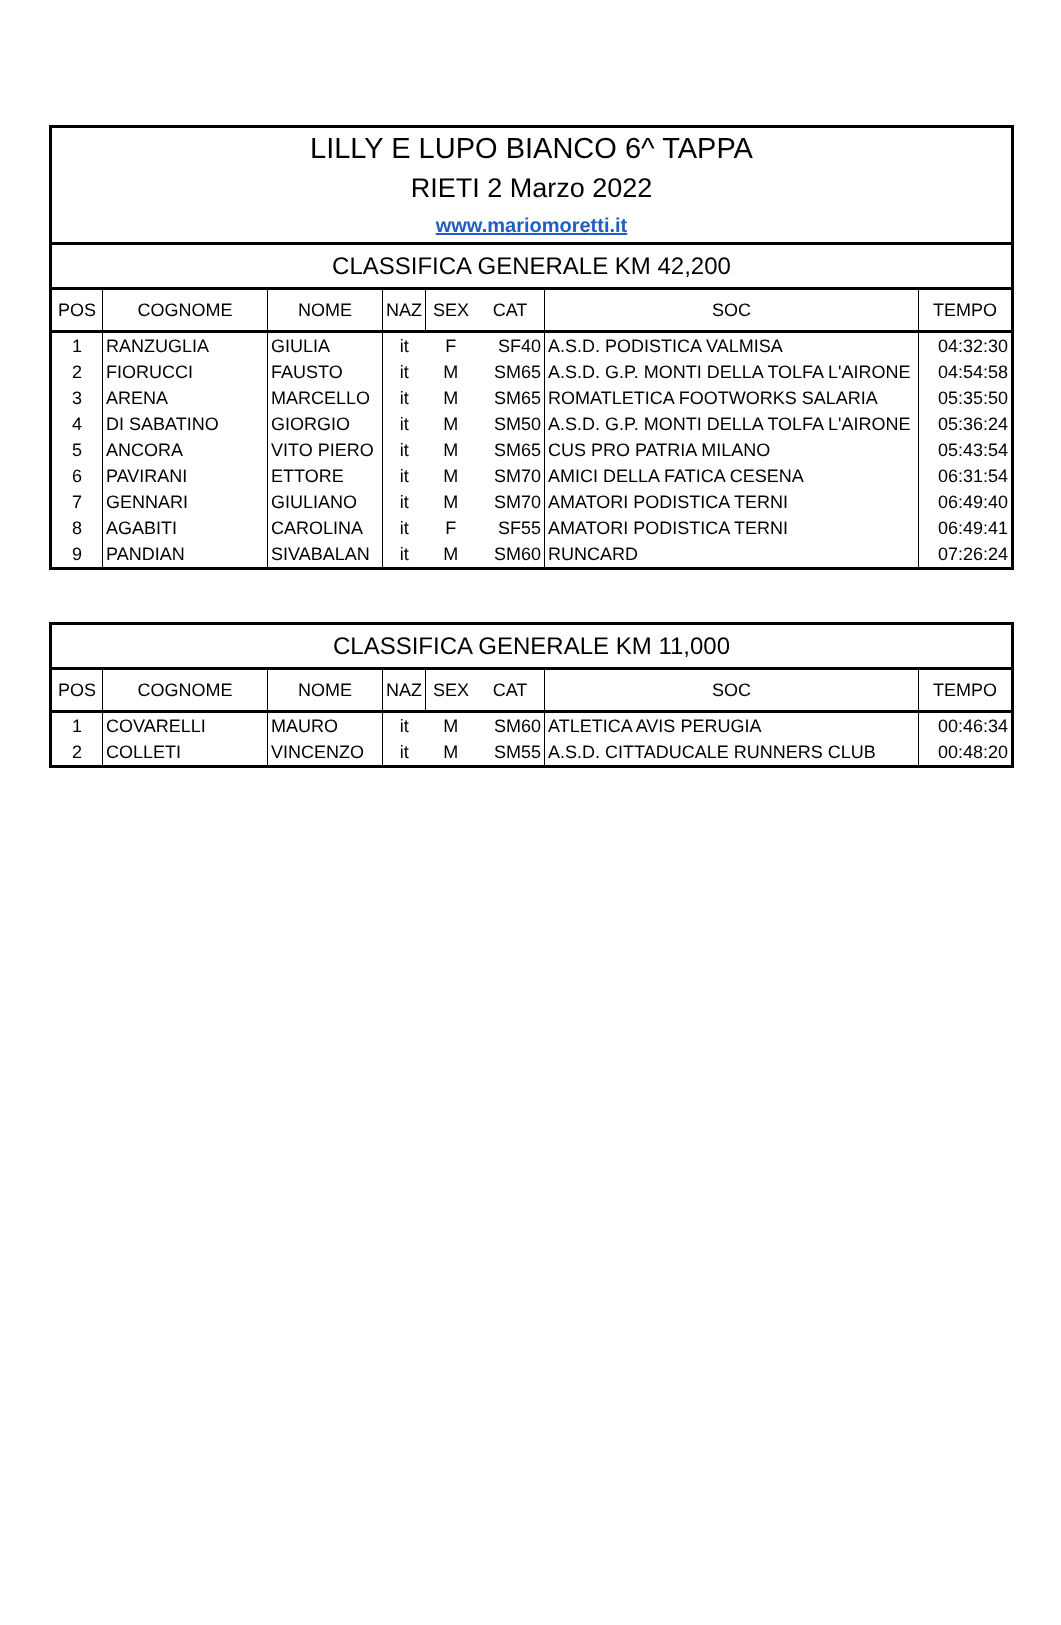| LILLY E LUPO BIANCO 6^ TAPPA | | | | | | | |
| RIETI 2 Marzo 2022 | | | | | | | |
| www.mariomoretti.it | | | | | | | |
| CLASSIFICA GENERALE KM 42,200 | | | | | | | |
| POS | COGNOME | NOME | NAZ | SEX | CAT | SOC | TEMPO |
| 1 | RANZUGLIA | GIULIA | it | F | SF40 | A.S.D. PODISTICA VALMISA | 04:32:30 |
| 2 | FIORUCCI | FAUSTO | it | M | SM65 | A.S.D. G.P. MONTI DELLA TOLFA L'AIRONE | 04:54:58 |
| 3 | ARENA | MARCELLO | it | M | SM65 | ROMATLETICA FOOTWORKS SALARIA | 05:35:50 |
| 4 | DI SABATINO | GIORGIO | it | M | SM50 | A.S.D. G.P. MONTI DELLA TOLFA L'AIRONE | 05:36:24 |
| 5 | ANCORA | VITO PIERO | it | M | SM65 | CUS PRO PATRIA MILANO | 05:43:54 |
| 6 | PAVIRANI | ETTORE | it | M | SM70 | AMICI DELLA FATICA CESENA | 06:31:54 |
| 7 | GENNARI | GIULIANO | it | M | SM70 | AMATORI PODISTICA TERNI | 06:49:40 |
| 8 | AGABITI | CAROLINA | it | F | SF55 | AMATORI PODISTICA TERNI | 06:49:41 |
| 9 | PANDIAN | SIVABALAN | it | M | SM60 | RUNCARD | 07:26:24 |
| CLASSIFICA GENERALE KM 11,000 | | | | | | | |
| POS | COGNOME | NOME | NAZ | SEX | CAT | SOC | TEMPO |
| 1 | COVARELLI | MAURO | it | M | SM60 | ATLETICA AVIS PERUGIA | 00:46:34 |
| 2 | COLLETI | VINCENZO | it | M | SM55 | A.S.D. CITTADUCALE RUNNERS CLUB | 00:48:20 |